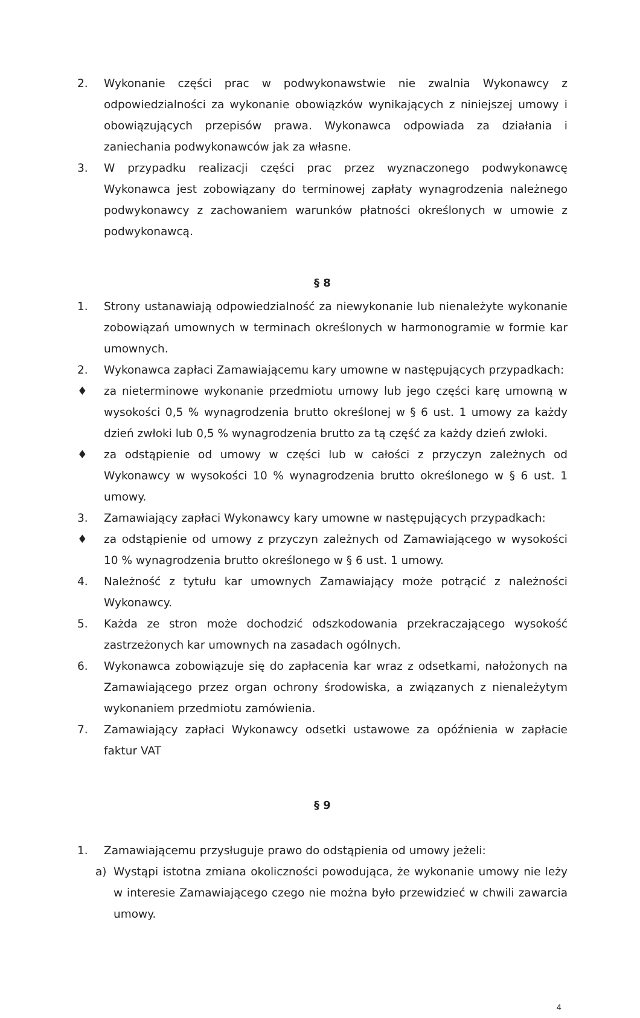2. Wykonanie części prac w podwykonawstwie nie zwalnia Wykonawcy z odpowiedzialności za wykonanie obowiązków wynikających z niniejszej umowy i obowiązujących przepisów prawa. Wykonawca odpowiada za działania i zaniechania podwykonawców jak za własne.
3. W przypadku realizacji części prac przez wyznaczonego podwykonawcę Wykonawca jest zobowiązany do terminowej zapłaty wynagrodzenia należnego podwykonawcy z zachowaniem warunków płatności określonych w umowie z podwykonawcą.
§ 8
1. Strony ustanawiają odpowiedzialność za niewykonanie lub nienależyte wykonanie zobowiązań umownych w terminach określonych w harmonogramie w formie kar umownych.
2. Wykonawca zapłaci Zamawiającemu kary umowne w następujących przypadkach:
♦ za nieterminowe wykonanie przedmiotu umowy lub jego części karę umowną w wysokości 0,5 % wynagrodzenia brutto określonej w § 6 ust. 1 umowy za każdy dzień zwłoki lub 0,5 % wynagrodzenia brutto za tą część za każdy dzień zwłoki.
♦ za odstąpienie od umowy w części lub w całości z przyczyn zależnych od Wykonawcy w wysokości 10 % wynagrodzenia brutto określonego w § 6 ust. 1 umowy.
3. Zamawiający zapłaci Wykonawcy kary umowne w następujących przypadkach:
♦ za odstąpienie od umowy z przyczyn zależnych od Zamawiającego w wysokości 10 % wynagrodzenia brutto określonego w § 6 ust. 1 umowy.
4. Należność z tytułu kar umownych Zamawiający może potrącić z należności Wykonawcy.
5. Każda ze stron może dochodzić odszkodowania przekraczającego wysokość zastrzeżonych kar umownych na zasadach ogólnych.
6. Wykonawca zobowiązuje się do zapłacenia kar wraz z odsetkami, nałożonych na Zamawiającego przez organ ochrony środowiska, a związanych z nienależytym wykonaniem przedmiotu zamówienia.
7. Zamawiający zapłaci Wykonawcy odsetki ustawowe za opóźnienia w zapłacie faktur VAT
§ 9
1. Zamawiającemu przysługuje prawo do odstąpienia od umowy jeżeli:
a) Wystąpi istotna zmiana okoliczności powodująca, że wykonanie umowy nie leży w interesie Zamawiającego czego nie można było przewidzieć w chwili zawarcia umowy.
4